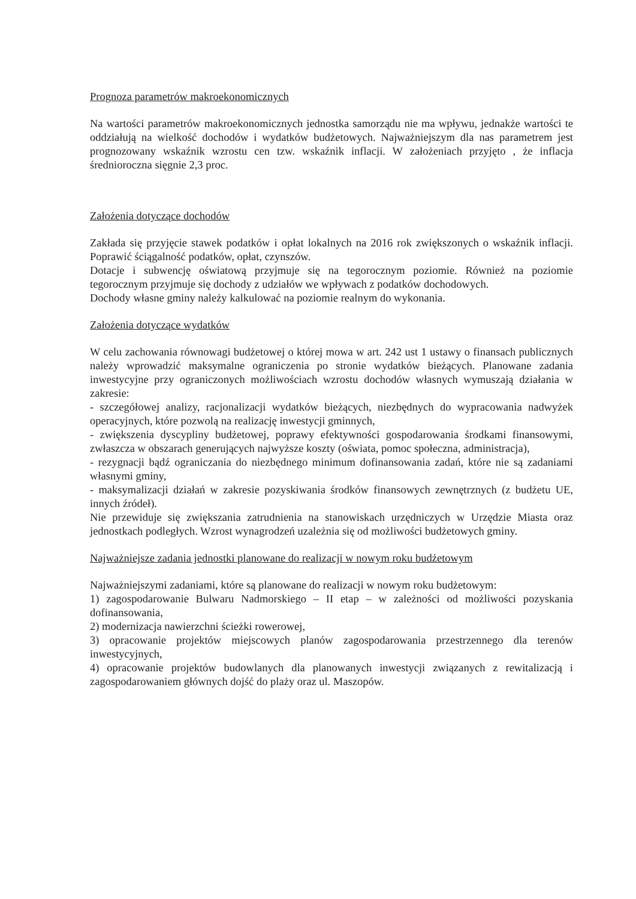Prognoza parametrów makroekonomicznych
Na wartości parametrów makroekonomicznych jednostka samorządu nie ma wpływu, jednakże wartości te oddziałują na wielkość dochodów i wydatków budżetowych. Najważniejszym dla nas parametrem jest prognozowany wskaźnik wzrostu cen tzw. wskaźnik inflacji. W założeniach przyjęto , że inflacja średnioroczna sięgnie 2,3 proc.
Założenia dotyczące dochodów
Zakłada się przyjęcie stawek podatków i opłat lokalnych na 2016 rok zwiększonych o wskaźnik inflacji. Poprawić ściągalność podatków, opłat, czynszów.
Dotacje i subwencję oświatową przyjmuje się na tegorocznym poziomie. Również na poziomie tegorocznym przyjmuje się dochody z udziałów we wpływach z podatków dochodowych.
Dochody własne gminy należy kalkulować na poziomie realnym do wykonania.
Założenia dotyczące wydatków
W celu zachowania równowagi budżetowej o której mowa w art. 242 ust 1 ustawy o finansach publicznych należy wprowadzić maksymalne ograniczenia po stronie wydatków bieżących. Planowane zadania inwestycyjne przy ograniczonych możliwościach wzrostu dochodów własnych wymuszają działania w zakresie:
- szczegółowej analizy, racjonalizacji wydatków bieżących, niezbędnych do wypracowania nadwyżek operacyjnych, które pozwolą na realizację inwestycji gminnych,
- zwiększenia dyscypliny budżetowej, poprawy efektywności gospodarowania środkami finansowymi, zwłaszcza w obszarach generujących najwyższe koszty (oświata, pomoc społeczna, administracja),
- rezygnacji bądź ograniczania do niezbędnego minimum dofinansowania zadań, które nie są zadaniami własnymi gminy,
- maksymalizacji działań w zakresie pozyskiwania środków finansowych zewnętrznych (z budżetu UE, innych źródeł).
Nie przewiduje się zwiększania zatrudnienia na stanowiskach urzędniczych w Urzędzie Miasta oraz jednostkach podległych. Wzrost wynagrodzeń uzależnia się od możliwości budżetowych gminy.
Najważniejsze zadania jednostki planowane do realizacji w nowym roku budżetowym
Najważniejszymi zadaniami, które są planowane do realizacji w nowym roku budżetowym:
1) zagospodarowanie Bulwaru Nadmorskiego – II etap – w zależności od możliwości pozyskania dofinansowania,
2) modernizacja nawierzchni ścieżki rowerowej,
3) opracowanie projektów miejscowych planów zagospodarowania przestrzennego dla terenów inwestycyjnych,
4) opracowanie projektów budowlanych dla planowanych inwestycji związanych z rewitalizacją i zagospodarowaniem głównych dojść do plaży oraz ul. Maszopów.